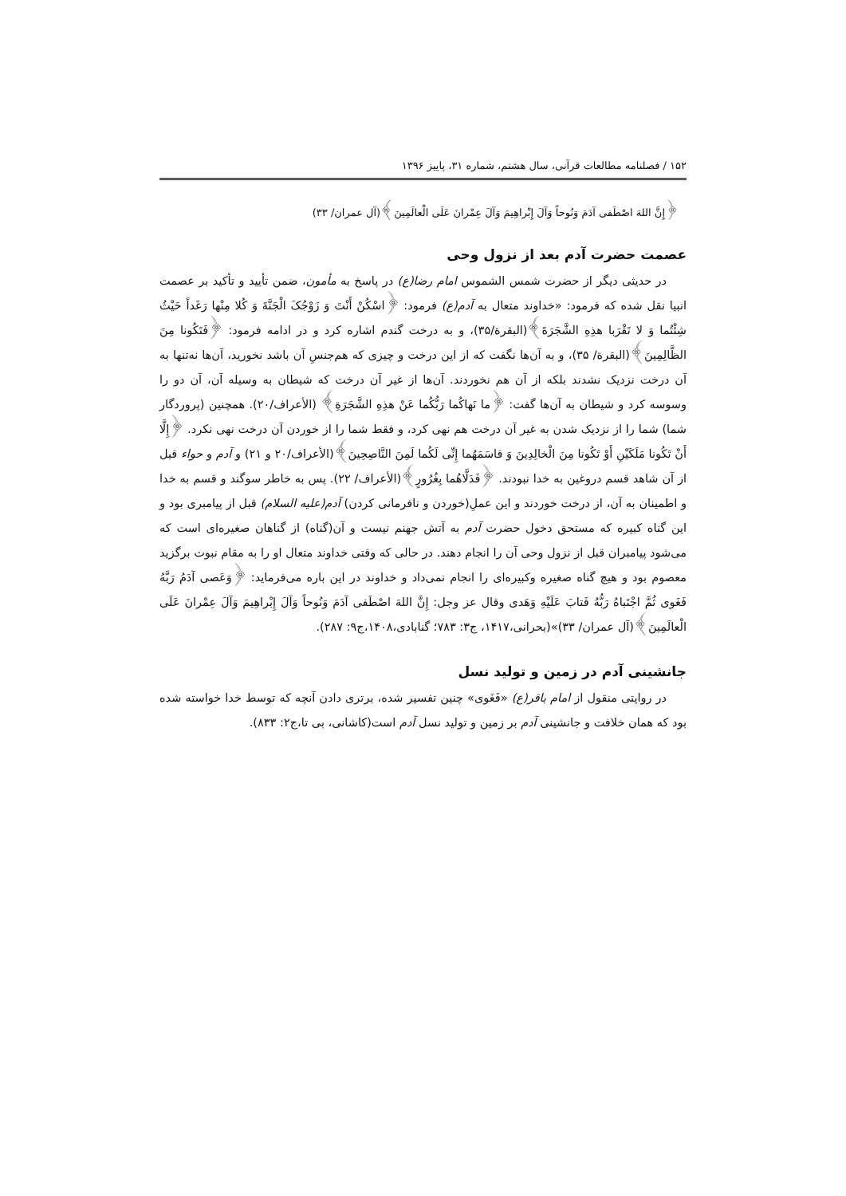۱۵۲ / فصلنامه مطالعات قرآنی، سال هشتم، شماره ۳۱، پاییز ۱۳۹۶
﴿إِنَّ اللهَ اصْطَفی آدَمَ وَنُوحاً وَآلَ إِبْراهِیمَ وَآلَ عِمْرانَ عَلَی الْعالَمِینَ﴾(آل عمران/ ۳۳)
عصمت حضرت آدم بعد از نزول وحی
در حدیثی دیگر از حضرت شمس الشموس امام رضا(ع) در پاسخ به مأمون، ضمن تأیید و تأکید بر عصمت انبیا نقل شده که فرمود: «خداوند متعال به آدم(ع) فرمود: ﴿اسْکُنْ أَنْتَ وَ زَوْجُکَ الْجَنَّةَ وَ کُلا مِنْها رَغَداً حَیْثُ شِئْتُما وَ لا تَقْرَبا هذِهِ الشَّجَرَةَ﴾(البقرة/۳۵)، و به درخت گندم اشاره کرد و در ادامه فرمود: ﴿فَتَکُونا مِنَ الظَّالِمِینَ﴾(البقرة/ ۳۵)، و به آن‌ها نگفت که از این درخت و چیزی که هم‌جنسِ آن باشد نخورید، آن‌ها نه‌تنها به آن درخت نزدیک نشدند بلکه از آن هم نخوردند. آن‌ها از غیر آن درخت که شیطان به وسیله آن، آن دو را وسوسه کرد و شیطان به آن‌ها گفت: ﴿ما نَهاکُما رَبُّکُما عَنْ هذِهِ الشَّجَرَةِ﴾ (الأعراف/۲۰). همچنین (پروردگار شما) شما را از نزدیک شدن به غیر آن درخت هم نهی کرد، و فقط شما را از خوردن آن درخت نهی نکرد. ﴿إِلَّا أَنْ تَکُونا مَلَکَیْنِ أَوْ تَکُونا مِنَ الْخالِدِینَ وَ قاسَمَهُما إِنِّی لَکُما لَمِنَ النَّاصِحِینَ﴾(الأعراف/۲۰ و ۲۱) و آدم و حواء قبل از آن شاهد قسم دروغین به خدا نبودند. ﴿فَدَلَّاهُما بِغُرُورٍ﴾(الأعراف/ ۲۲). پس به خاطر سوگند و قسم به خدا و اطمینان به آن، از درخت خوردند و این عملِ(خوردن و نافرمانی کردن) آدم(علیه السلام) قبل از پیامبری بود و این گناه کبیره که مستحق دخول حضرت آدم به آتش جهنم نیست و آن(گناه) از گناهان صغیره‌ای است که می‌شود پیامبران قبل از نزول وحی آن را انجام دهند. در حالی که وقتی خداوند متعال او را به مقام نبوت برگزید معصوم بود و هیچ گناه صغیره وکبیره‌ای را انجام نمی‌داد و خداوند در این باره می‌فرماید: ﴿وَعَصی آدَمُ رَبَّهُ فَغَوی ثُمَّ اجْتَباهُ رَبُّهُ فَتابَ عَلَیْهِ وَهَدی وقال عز وجل: إِنَّ اللهَ اصْطَفی آدَمَ وَنُوحاً وَآلَ إِبْراهِیمَ وَآلَ عِمْرانَ عَلَی الْعالَمِینَ﴾(آل عمران/ ۳۳)»(بحرانی،۱۴۱۷، ج۳: ۷۸۳؛ گنابادی،۱۴۰۸،ج۹: ۲۸۷).
جانشینی آدم در زمین و تولید نسل
در روایتی منقول از امام باقر(ع) «فَغَوی» چنین تفسیر شده، برتری دادن آنچه که توسط خدا خواسته شده بود که همان خلافت و جانشینی آدم بر زمین و تولید نسل آدم است(کاشانی، بی تا،ج۲: ۸۳۳).